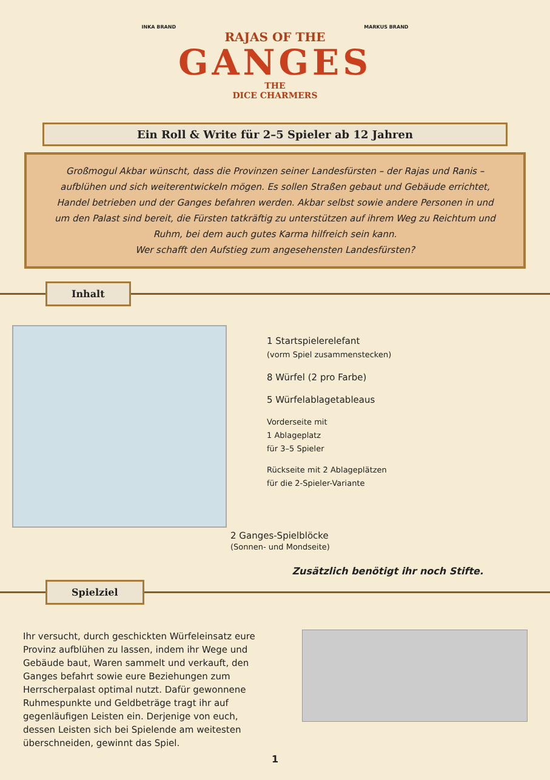INKA BRAND MARKUS BRAND
RAJAS OF THE
GANGES
THE
DICE CHARMERS
Ein Roll & Write für 2–5 Spieler ab 12 Jahren
Großmogul Akbar wünscht, dass die Provinzen seiner Landesfürsten – der Rajas und Ranis – aufblühen und sich weiterentwickeln mögen. Es sollen Straßen gebaut und Gebäude errichtet, Handel betrieben und der Ganges befahren werden. Akbar selbst sowie andere Personen in und um den Palast sind bereit, die Fürsten tatkräftig zu unterstützen auf ihrem Weg zu Reichtum und Ruhm, bei dem auch gutes Karma hilfreich sein kann.
Wer schafft den Aufstieg zum angesehensten Landesfürsten?
Inhalt
2 Ganges-Spielblöcke
(Sonnen- und Mondseite)
1 Startspielerelefant
(vorm Spiel zusammenstecken)
8 Würfel (2 pro Farbe)
5 Würfelablagetableaus
Vorderseite mit
1 Ablageplatz
für 3–5 Spieler
Rückseite mit 2 Ablageplätzen
für die 2-Spieler-Variante
Zusätzlich benötigt ihr noch Stifte.
Spielziel
Ihr versucht, durch geschickten Würfeleinsatz eure Provinz aufblühen zu lassen, indem ihr Wege und Gebäude baut, Waren sammelt und verkauft, den Ganges befahrt sowie eure Beziehungen zum Herrscherpalast optimal nutzt. Dafür gewonnene Ruhmespunkte und Geldbeträge tragt ihr auf gegenläufigen Leisten ein. Derjenige von euch, dessen Leisten sich bei Spielende am weitesten überschneiden, gewinnt das Spiel.
1